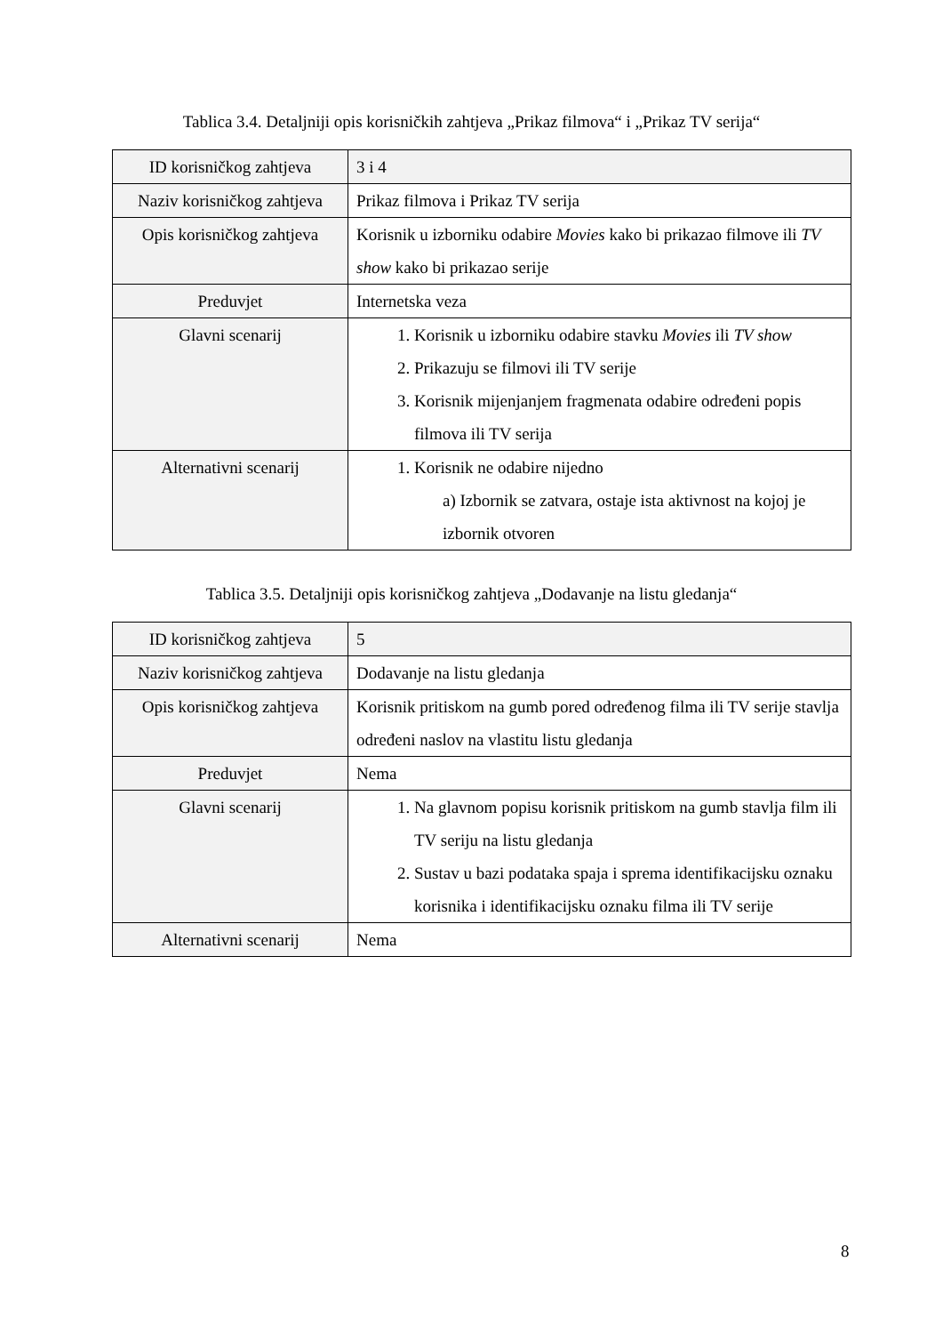Tablica 3.4. Detaljniji opis korisničkih zahtjeva „Prikaz filmova“ i „Prikaz TV serija“
| ID korisničkog zahtjeva | 3 i 4 |
| Naziv korisničkog zahtjeva | Prikaz filmova i Prikaz TV serija |
| Opis korisničkog zahtjeva | Korisnik u izborniku odabire Movies kako bi prikazao filmove ili TV show kako bi prikazao serije |
| Preduvjet | Internetska veza |
| Glavni scenarij | 1. Korisnik u izborniku odabire stavku Movies ili TV show 2. Prikazuju se filmovi ili TV serije 3. Korisnik mijenjanjem fragmenata odabire određeni popis filmova ili TV serija |
| Alternativni scenarij | 1. Korisnik ne odabire nijedno a) Izbornik se zatvara, ostaje ista aktivnost na kojoj je izbornik otvoren |
Tablica 3.5. Detaljniji opis korisničkog zahtjeva „Dodavanje na listu gledanja“
| ID korisničkog zahtjeva | 5 |
| Naziv korisničkog zahtjeva | Dodavanje na listu gledanja |
| Opis korisničkog zahtjeva | Korisnik pritiskom na gumb pored određenog filma ili TV serije stavlja određeni naslov na vlastitu listu gledanja |
| Preduvjet | Nema |
| Glavni scenarij | 1. Na glavnom popisu korisnik pritiskom na gumb stavlja film ili TV seriju na listu gledanja 2. Sustav u bazi podataka spaja i sprema identifikacijsku oznaku korisnika i identifikacijsku oznaku filma ili TV serije |
| Alternativni scenarij | Nema |
8